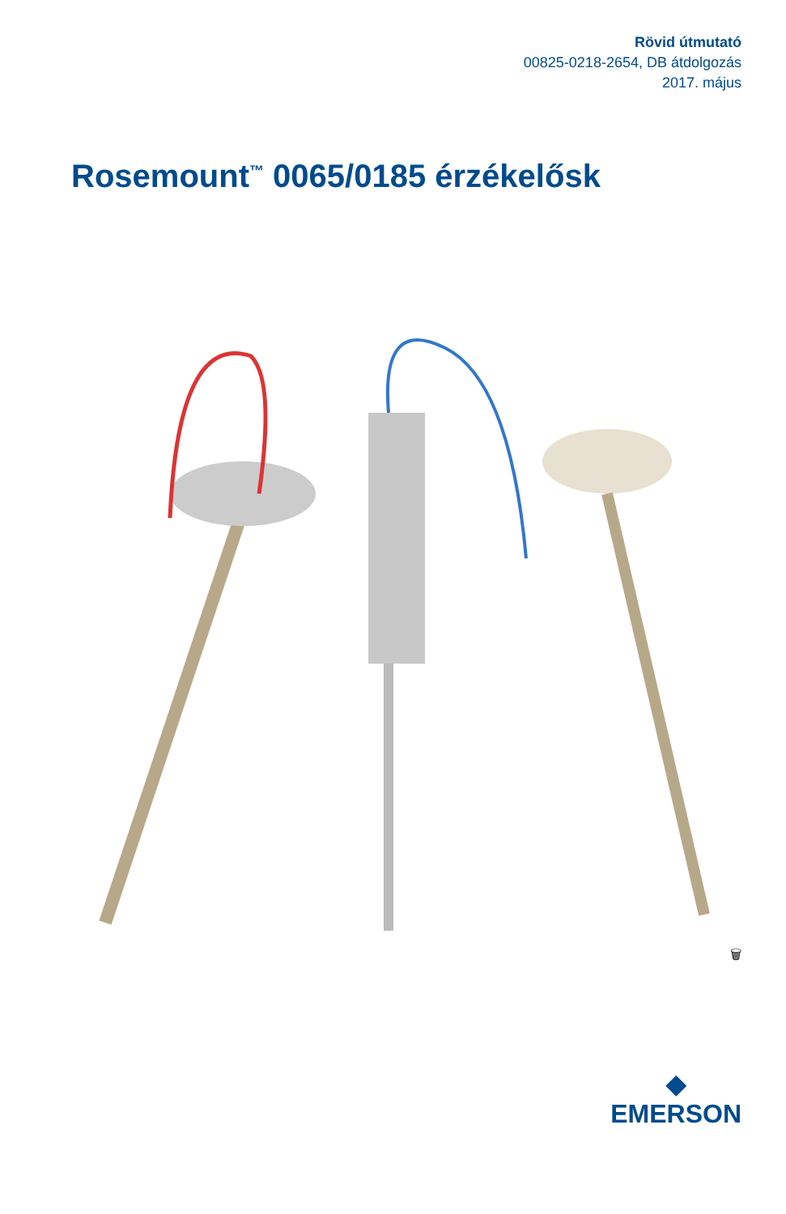Rövid útmutató
00825-0218-2654, DB átdolgozás
2017. május
Rosemount<sup>™</sup> 0065/0185 érzékelősk
🗑
◆
EMERSON